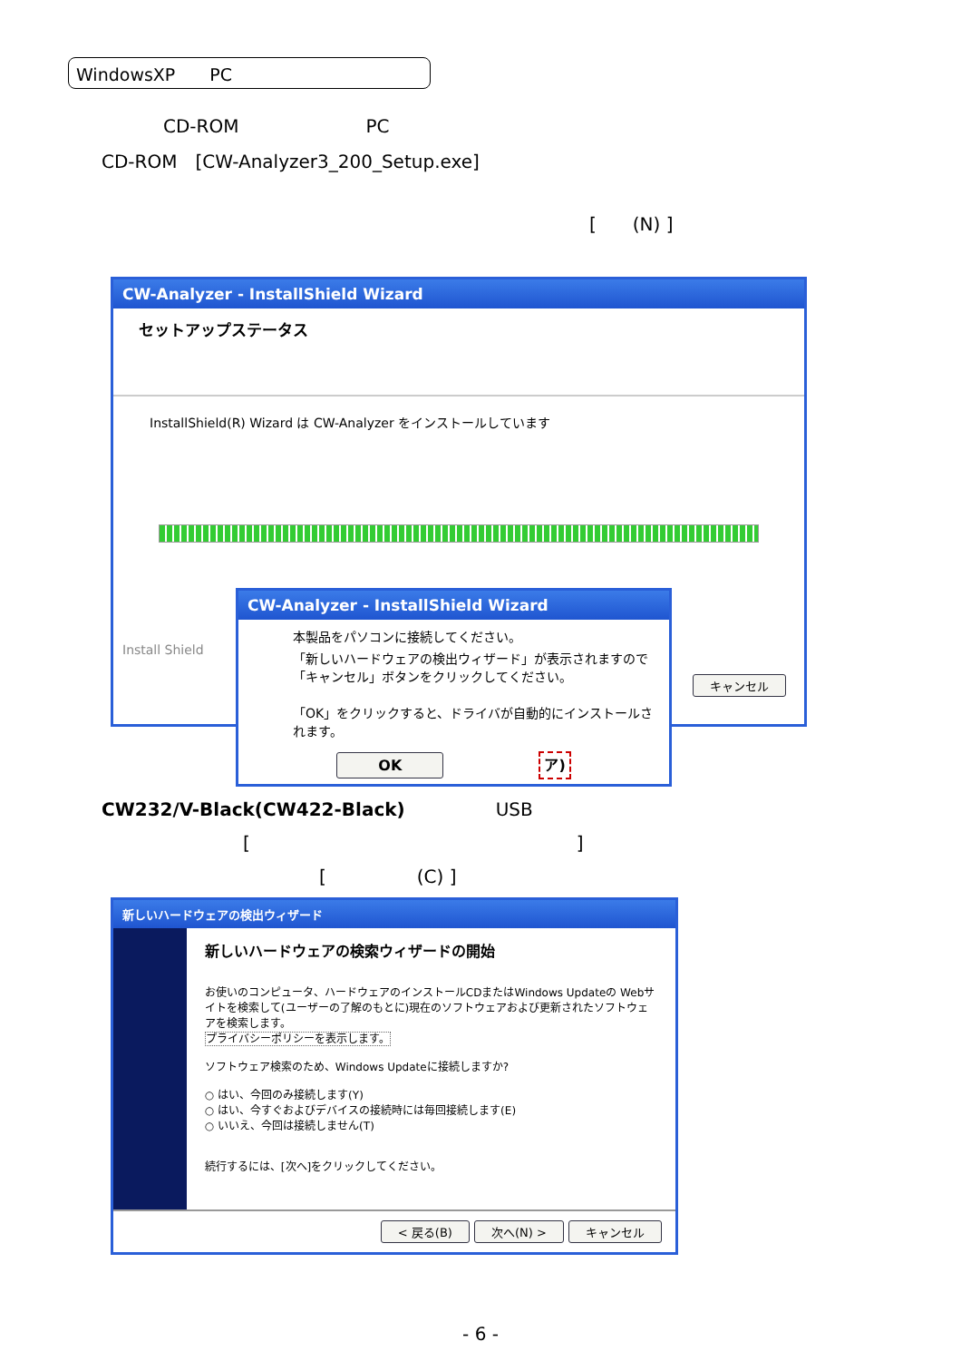WindowsXP　　PC
CD-ROM　　　　　　　PC
CD-ROM　[CW-Analyzer3_200_Setup.exe]
[　　(N) ]
CW-Analyzer - InstallShield Wizard
セットアップステータス
InstallShield(R) Wizard は CW-Analyzer をインストールしています
Install Shield
キャンセル
CW-Analyzer - InstallShield Wizard
本製品をパソコンに接続してください。
「新しいハードウェアの検出ウィザード」が表示されますので「キャンセル」ボタンをクリックしてください。
「OK」をクリックすると、ドライバが自動的にインストールされます。
OK ア)
CW232/V-Black(CW422-Black)　　　　　USB
[　　　　　　　　　　　　　　　　　　]
[　　　　　(C) ]
新しいハードウェアの検出ウィザード
新しいハードウェアの検索ウィザードの開始
お使いのコンピュータ、ハードウェアのインストールCDまたはWindows Updateの Webサイトを検索して(ユーザーの了解のもとに)現在のソフトウェアおよび更新されたソフトウェアを検索します。
プライバシーポリシーを表示します。
ソフトウェア検索のため、Windows Updateに接続しますか?
○ はい、今回のみ接続します(Y)
○ はい、今すぐおよびデバイスの接続時には毎回接続します(E)
○ いいえ、今回は接続しません(T)
続行するには、[次へ]をクリックしてください。
< 戻る(B) 次へ(N) > キャンセル
- 6 -